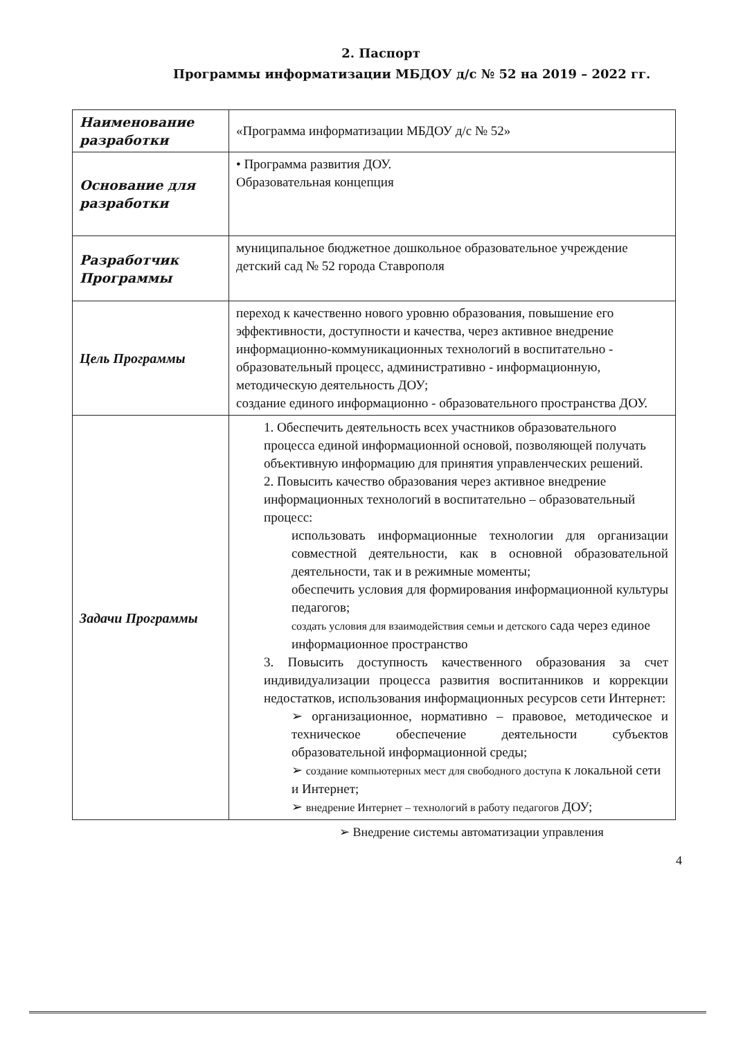2. Паспорт
Программы информатизации МБДОУ д/с № 52 на 2019 – 2022 гг.
| Наименование разработки | «Программа информатизации МБДОУ д/с № 52» |
| Основание для разработки | • Программа развития ДОУ. Образовательная концепция |
| Разработчик Программы | муниципальное бюджетное дошкольное образовательное учреждение детский сад № 52 города Ставрополя |
| Цель Программы | переход к качественно нового уровню образования, повышение его эффективности, доступности и качества, через активное внедрение информационно-коммуникационных технологий в воспитательно - образовательный процесс, административно - информационную, методическую деятельность ДОУ; создание единого информационно - образовательного пространства ДОУ. |
| Задачи Программы | 1. Обеспечить деятельность всех участников образовательного процесса единой информационной основой, позволяющей получать объективную информацию для принятия управленческих решений. 2. Повысить качество образования через активное внедрение информационных технологий в воспитательно – образовательный процесс: использовать информационные технологии для организации совместной деятельности, как в основной образовательной деятельности, так и в режимные моменты; обеспечить условия для формирования информационной культуры педагогов; создать условия для взаимодействия семьи и детского сада через единое информационное пространство 3. Повысить доступность качественного образования за счет индивидуализации процесса развития воспитанников и коррекции недостатков, использования информационных ресурсов сети Интернет: ➢ организационное, нормативно – правовое, методическое и техническое обеспечение деятельности субъектов образовательной информационной среды; ➢ создание компьютерных мест для свободного доступа к локальной сети и Интернет; ➢ внедрение Интернет – технологий в работу педагогов ДОУ; |
➢ Внедрение системы автоматизации управления
4